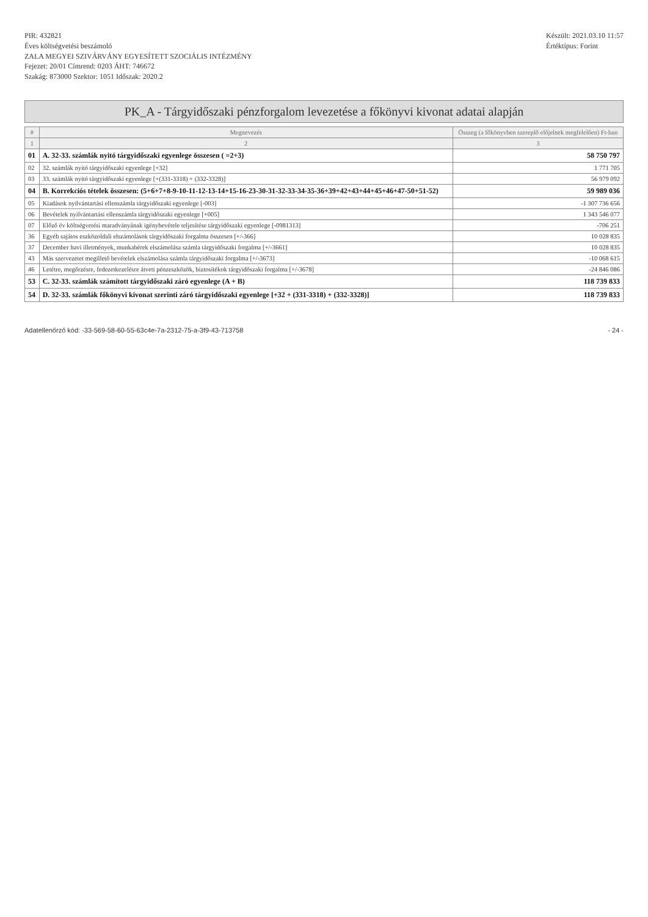PIR: 432821
Éves költségvetési beszámoló
ZALA MEGYEI SZIVÁRVÁNY EGYESÍTETT SZOCIÁLIS INTÉZMÉNY
Fejezet: 20/01 Címrend: 0203 ÁHT: 746672
Szakág: 873000 Szektor: 1051 Időszak: 2020.2
Készült: 2021.03.10 11:57
Értéktípus: Forint
PK_A - Tárgyidőszaki pénzforgalom levezetése a főkönyvi kivonat adatai alapján
| # | Megnevezés | Összeg (a főkönyvben szereplő előjelnek megfelelően) Ft-ban |
| --- | --- | --- |
| 1 | 2 | 3 |
| 01 | A. 32-33. számlák nyitó tárgyidőszaki egyenlege összesen ( =2+3) | 58 750 797 |
| 02 | 32. számlák nyitó tárgyidőszaki egyenlege [+32] | 1 771 705 |
| 03 | 33. számlák nyitó tárgyidőszaki egyenlege [+(331-3318) + (332-3328)] | 56 979 092 |
| 04 | B. Korrekciós tételek összesen: (5+6+7+8-9-10-11-12-13-14+15-16-23-30-31-32-33-34-35-36+39+42+43+44+45+46+47-50+51-52) | 59 989 036 |
| 05 | Kiadások nyilvántartási ellenszámla tárgyidőszaki egyenlege [-003] | -1 307 736 656 |
| 06 | Bevételek nyilvántartási ellenszámla tárgyidőszaki egyenlege [+005] | 1 343 546 077 |
| 07 | Előző év költségvetési maradványának igénybevétele teljesítése tárgyidőszaki egyenlege [-0981313] | -706 251 |
| 36 | Egyéb sajátos eszközoldali elszámolások tárgyidőszaki forgalma összesen [+/-366] | 10 028 835 |
| 37 | December havi illetmények, munkabérek elszámolása számla tárgyidőszaki forgalma [+/-3661] | 10 028 835 |
| 43 | Más szervezetet megillető bevételek elszámolása számla tárgyidőszaki forgalma [+/-3673] | -10 068 615 |
| 46 | Letétre, megőrzésre, fedezetkezelésre átvett pénzeszközök, biztosítékok tárgyidőszaki forgalma [+/-3678] | -24 846 086 |
| 53 | C. 32-33. számlák számított tárgyidőszaki záró egyenlege (A + B) | 118 739 833 |
| 54 | D. 32-33. számlák főkönyvi kivonat szerinti záró tárgyidőszaki egyenlege [+32 + (331-3318) + (332-3328)] | 118 739 833 |
Adatellenőrző kód: -33-569-58-60-55-63c4e-7a-2312-75-a-3f9-43-713758 - 24 -